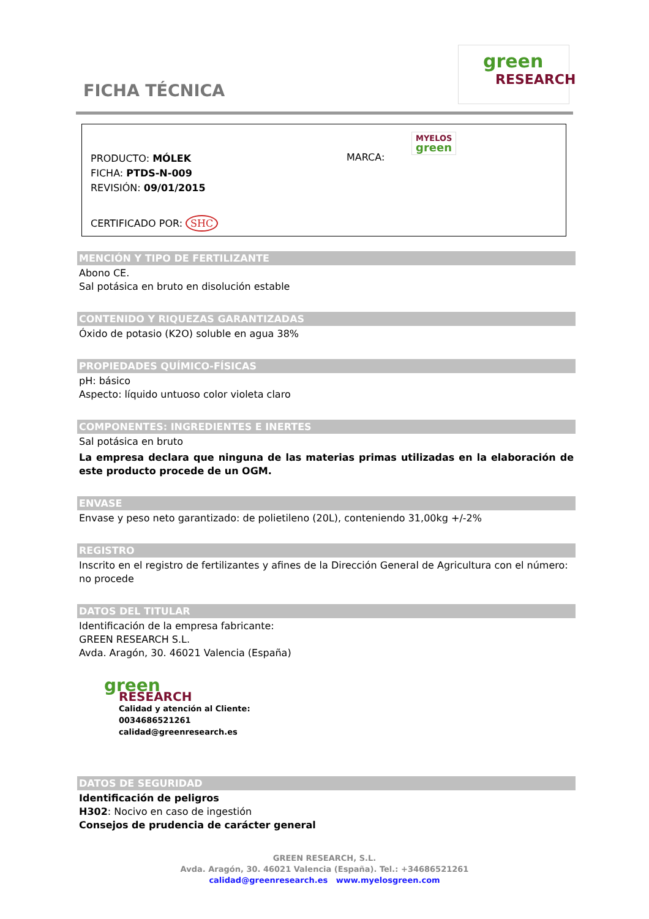FICHA TÉCNICA
green
RESEARCH
PRODUCTO: MÓLEK
FICHA: PTDS-N-009
REVISIÓN: 09/01/2015
CERTIFICADO POR: SHC
MARCA:
MYELOS
green
MENCIÓN Y TIPO DE FERTILIZANTE
Abono CE.
Sal potásica en bruto en disolución estable
CONTENIDO Y RIQUEZAS GARANTIZADAS
Óxido de potasio (K2O) soluble en agua 38%
PROPIEDADES QUÍMICO-FÍSICAS
pH: básico
Aspecto: líquido untuoso color violeta claro
COMPONENTES: INGREDIENTES E INERTES
Sal potásica en bruto
La empresa declara que ninguna de las materias primas utilizadas en la elaboración de este producto procede de un OGM.
ENVASE
Envase y peso neto garantizado: de polietileno (20L), conteniendo 31,00kg +/-2%
REGISTRO
Inscrito en el registro de fertilizantes y afines de la Dirección General de Agricultura con el número: no procede
DATOS DEL TITULAR
Identificación de la empresa fabricante:
GREEN RESEARCH S.L.
Avda. Aragón, 30. 46021 Valencia (España)
green
RESEARCH
Calidad y atención al Cliente:
0034686521261
calidad@greenresearch.es
DATOS DE SEGURIDAD
Identificación de peligros
H302: Nocivo en caso de ingestión
Consejos de prudencia de carácter general
GREEN RESEARCH, S.L.
Avda. Aragón, 30. 46021 Valencia (España). Tel.: +34686521261
calidad@greenresearch.es www.myelosgreen.com